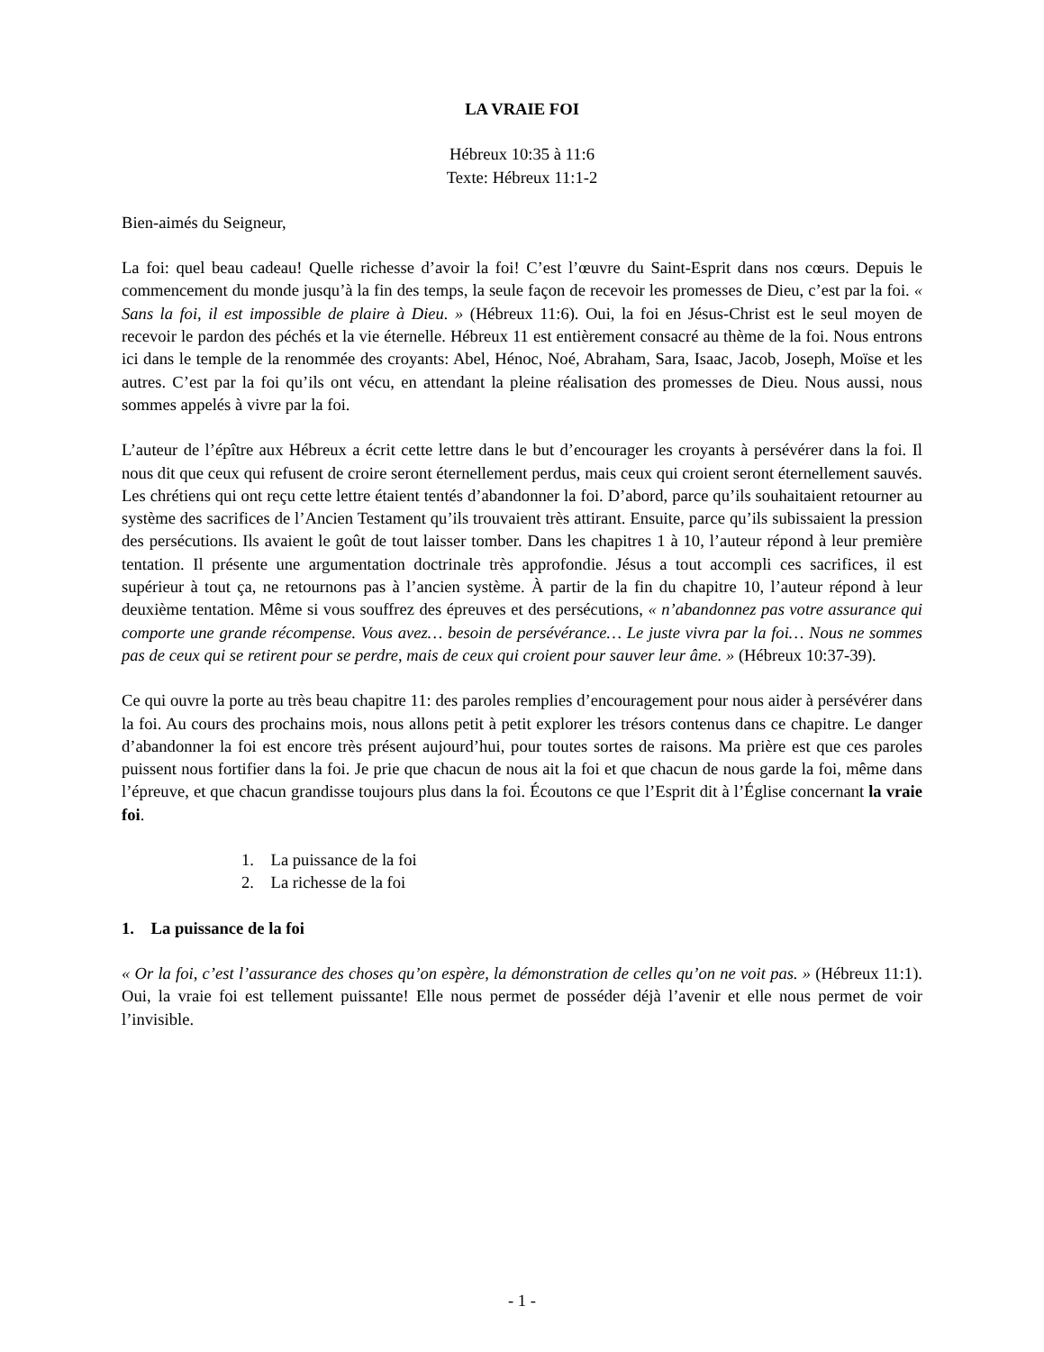LA VRAIE FOI
Hébreux 10:35 à 11:6
Texte: Hébreux 11:1-2
Bien-aimés du Seigneur,
La foi: quel beau cadeau! Quelle richesse d’avoir la foi! C’est l’œuvre du Saint-Esprit dans nos cœurs. Depuis le commencement du monde jusqu’à la fin des temps, la seule façon de recevoir les promesses de Dieu, c’est par la foi. « Sans la foi, il est impossible de plaire à Dieu. » (Hébreux 11:6). Oui, la foi en Jésus-Christ est le seul moyen de recevoir le pardon des péchés et la vie éternelle. Hébreux 11 est entièrement consacré au thème de la foi. Nous entrons ici dans le temple de la renommée des croyants: Abel, Hénoc, Noé, Abraham, Sara, Isaac, Jacob, Joseph, Moïse et les autres. C’est par la foi qu’ils ont vécu, en attendant la pleine réalisation des promesses de Dieu. Nous aussi, nous sommes appelés à vivre par la foi.
L’auteur de l’épître aux Hébreux a écrit cette lettre dans le but d’encourager les croyants à persévérer dans la foi. Il nous dit que ceux qui refusent de croire seront éternellement perdus, mais ceux qui croient seront éternellement sauvés. Les chrétiens qui ont reçu cette lettre étaient tentés d’abandonner la foi. D’abord, parce qu’ils souhaitaient retourner au système des sacrifices de l’Ancien Testament qu’ils trouvaient très attirant. Ensuite, parce qu’ils subissaient la pression des persécutions. Ils avaient le goût de tout laisser tomber. Dans les chapitres 1 à 10, l’auteur répond à leur première tentation. Il présente une argumentation doctrinale très approfondie. Jésus a tout accompli ces sacrifices, il est supérieur à tout ça, ne retournons pas à l’ancien système. À partir de la fin du chapitre 10, l’auteur répond à leur deuxième tentation. Même si vous souffrez des épreuves et des persécutions, « n’abandonnez pas votre assurance qui comporte une grande récompense. Vous avez… besoin de persévérance… Le juste vivra par la foi… Nous ne sommes pas de ceux qui se retirent pour se perdre, mais de ceux qui croient pour sauver leur âme. » (Hébreux 10:37-39).
Ce qui ouvre la porte au très beau chapitre 11: des paroles remplies d’encouragement pour nous aider à persévérer dans la foi. Au cours des prochains mois, nous allons petit à petit explorer les trésors contenus dans ce chapitre. Le danger d’abandonner la foi est encore très présent aujourd’hui, pour toutes sortes de raisons. Ma prière est que ces paroles puissent nous fortifier dans la foi. Je prie que chacun de nous ait la foi et que chacun de nous garde la foi, même dans l’épreuve, et que chacun grandisse toujours plus dans la foi. Écoutons ce que l’Esprit dit à l’Église concernant la vraie foi.
1. La puissance de la foi
2. La richesse de la foi
1. La puissance de la foi
« Or la foi, c’est l’assurance des choses qu’on espère, la démonstration de celles qu’on ne voit pas. » (Hébreux 11:1). Oui, la vraie foi est tellement puissante! Elle nous permet de posséder déjà l’avenir et elle nous permet de voir l’invisible.
- 1 -